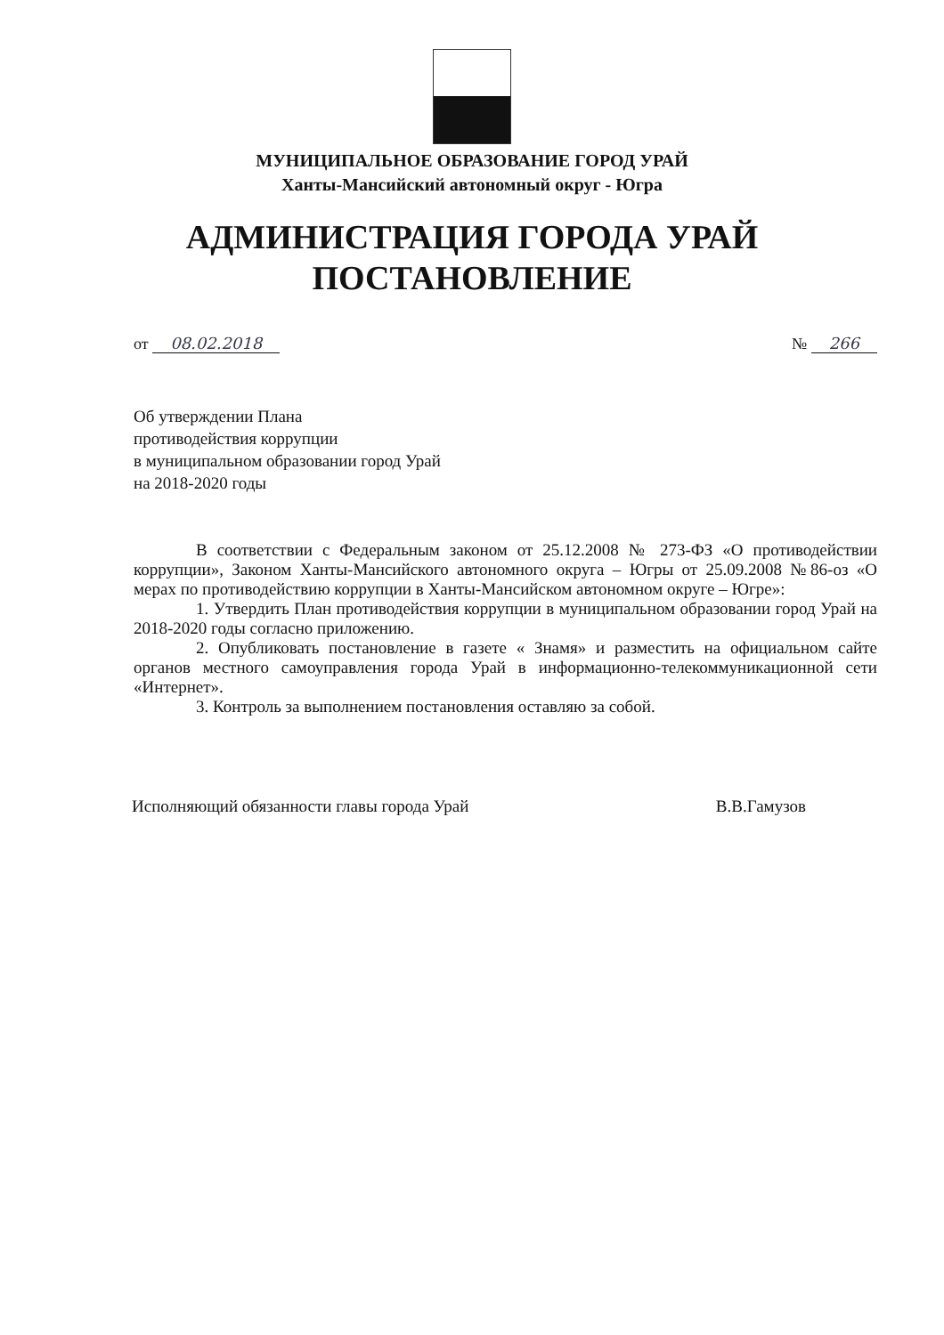МУНИЦИПАЛЬНОЕ ОБРАЗОВАНИЕ ГОРОД УРАЙ
Ханты-Мансийский автономный округ - Югра
АДМИНИСТРАЦИЯ ГОРОДА УРАЙ
ПОСТАНОВЛЕНИЕ
от 08.02.2018 № 266
Об утверждении Плана
противодействия коррупции
в муниципальном образовании город Урай
на 2018-2020 годы
В соответствии с Федеральным законом от 25.12.2008 № 273-ФЗ «О противодействии коррупции», Законом Ханты-Мансийского автономного округа – Югры от 25.09.2008 №86-оз «О мерах по противодействию коррупции в Ханты-Мансийском автономном округе – Югре»:
1. Утвердить План противодействия коррупции в муниципальном образовании город Урай на 2018-2020 годы согласно приложению.
2. Опубликовать постановление в газете « Знамя» и разместить на официальном сайте органов местного самоуправления города Урай в информационно-телекоммуникационной сети «Интернет».
3. Контроль за выполнением постановления оставляю за собой.
Исполняющий обязанности главы города Урай В.В.Гамузов